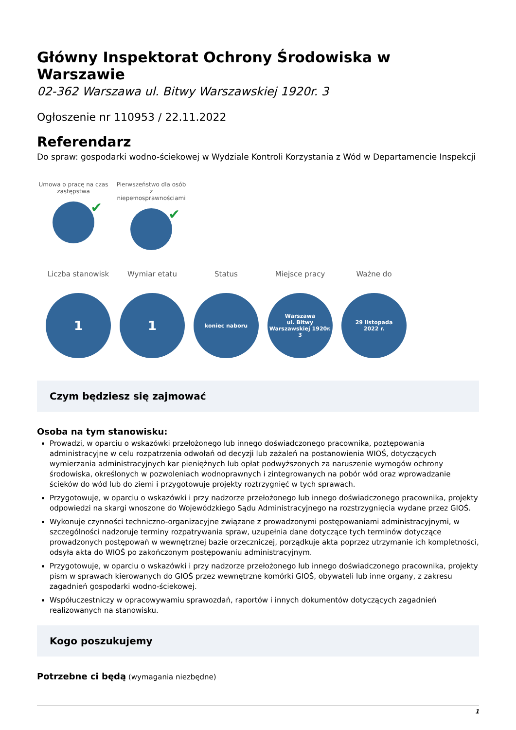Główny Inspektorat Ochrony Środowiska w Warszawie
02-362 Warszawa ul. Bitwy Warszawskiej 1920r. 3
Ogłoszenie nr 110953 / 22.11.2022
Referendarz
Do spraw: gospodarki wodno-ściekowej w Wydziale Kontroli Korzystania z Wód w Departamencie Inspekcji
Umowa o pracę na czas zastępstwa
✔
Pierwszeństwo dla osób z niepełnosprawnościami
✔
Liczba stanowisk
1
Wymiar etatu
1
Status
koniec naboru
Miejsce pracy
Warszawa
ul. Bitwy
Warszawskiej 1920r.
3
Ważne do
29 listopada
2022 r.
Czym będziesz się zajmować
Osoba na tym stanowisku:
Prowadzi, w oparciu o wskazówki przełożonego lub innego doświadczonego pracownika, poztępowania administracyjne w celu rozpatrzenia odwołań od decyzji lub zażaleń na postanowienia WIOŚ, dotyczących wymierzania administracyjnych kar pieniężnych lub opłat podwyższonych za naruszenie wymogów ochrony środowiska, określonych w pozwoleniach wodnoprawnych i zintegrowanych na pobór wód oraz wprowadzanie ścieków do wód lub do ziemi i przygotowuje projekty roztrzygnięć w tych sprawach.
Przygotowuje, w oparciu o wskazówki i przy nadzorze przełożonego lub innego doświadczonego pracownika, projekty odpowiedzi na skargi wnoszone do Wojewódzkiego Sądu Administracyjnego na rozstrzygnięcia wydane przez GIOŚ.
Wykonuje czynności techniczno-organizacyjne związane z prowadzonymi postępowaniami administracyjnymi, w szczególności nadzoruje terminy rozpatrywania spraw, uzupełnia dane dotyczące tych terminów dotyczące prowadzonych postępowań w wewnętrznej bazie orzeczniczej, porządkuje akta poprzez utrzymanie ich kompletności, odsyła akta do WIOŚ po zakończonym postępowaniu administracyjnym.
Przygotowuje, w oparciu o wskazówki i przy nadzorze przełożonego lub innego doświadczonego pracownika, projekty pism w sprawach kierowanych do GIOŚ przez wewnętrzne komórki GIOŚ, obywateli lub inne organy, z zakresu zagadnień gospodarki wodno-ściekowej.
Współuczestniczy w opracowywamiu sprawozdań, raportów i innych dokumentów dotyczących zagadnień realizowanych na stanowisku.
Kogo poszukujemy
Potrzebne ci będą (wymagania niezbędne)
1